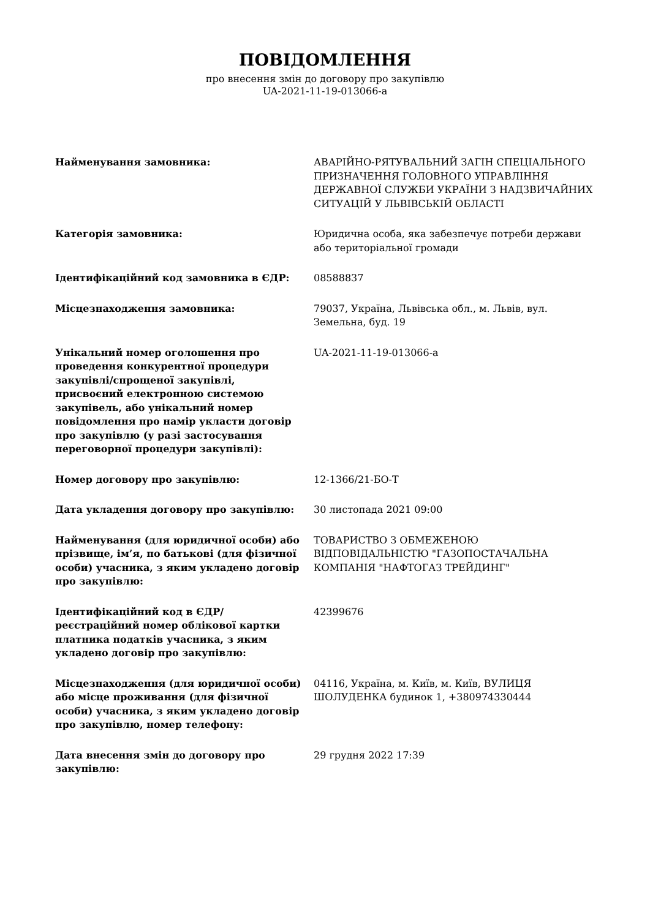ПОВІДОМЛЕННЯ
про внесення змін до договору про закупівлю
UA-2021-11-19-013066-a
| Найменування замовника: | АВАРІЙНО-РЯТУВАЛЬНИЙ ЗАГІН СПЕЦІАЛЬНОГО ПРИЗНАЧЕННЯ ГОЛОВНОГО УПРАВЛІННЯ ДЕРЖАВНОЇ СЛУЖБИ УКРАЇНИ З НАДЗВИЧАЙНИХ СИТУАЦІЙ У ЛЬВІВСЬКІЙ ОБЛАСТІ |
| Категорія замовника: | Юридична особа, яка забезпечує потреби держави або територіальної громади |
| Ідентифікаційний код замовника в ЄДР: | 08588837 |
| Місцезнаходження замовника: | 79037, Україна, Львівська обл., м. Львів, вул. Земельна, буд. 19 |
| Унікальний номер оголошення про проведення конкурентної процедури закупівлі/спрощеної закупівлі, присвоєний електронною системою закупівель, або унікальний номер повідомлення про намір укласти договір про закупівлю (у разі застосування переговорної процедури закупівлі): | UA-2021-11-19-013066-a |
| Номер договору про закупівлю: | 12-1366/21-БО-Т |
| Дата укладення договору про закупівлю: | 30 листопада 2021 09:00 |
| Найменування (для юридичної особи) або прізвище, ім’я, по батькові (для фізичної особи) учасника, з яким укладено договір про закупівлю: | ТОВАРИСТВО З ОБМЕЖЕНОЮ ВІДПОВІДАЛЬНІСТЮ "ГАЗОПОСТАЧАЛЬНА КОМПАНІЯ "НАФТОГАЗ ТРЕЙДИНГ" |
| Ідентифікаційний код в ЄДР/реєстраційний номер облікової картки платника податків учасника, з яким укладено договір про закупівлю: | 42399676 |
| Місцезнаходження (для юридичної особи) або місце проживання (для фізичної особи) учасника, з яким укладено договір про закупівлю, номер телефону: | 04116, Україна, м. Київ, м. Київ, ВУЛИЦЯ ШОЛУДЕНКА будинок 1, +380974330444 |
| Дата внесення змін до договору про закупівлю: | 29 грудня 2022 17:39 |